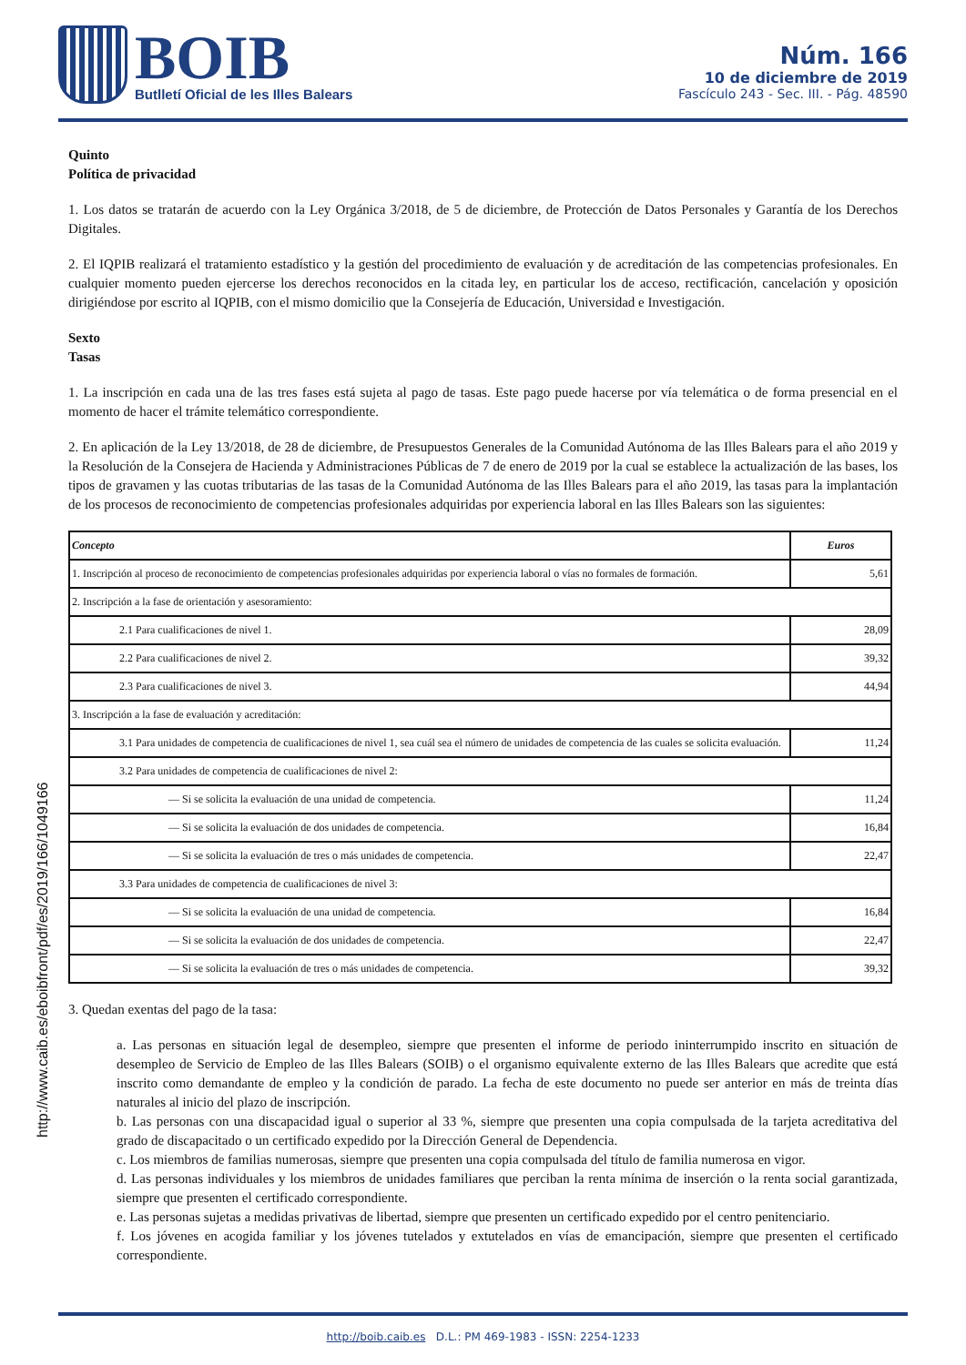BOIB
Butlletí Oficial de les Illes Balears
Núm. 166
10 de diciembre de 2019
Fascículo 243 - Sec. III. - Pág. 48590
http://www.caib.es/eboibfront/pdf/es/2019/166/1049166
Quinto
Política de privacidad
1. Los datos se tratarán de acuerdo con la Ley Orgánica 3/2018, de 5 de diciembre, de Protección de Datos Personales y Garantía de los Derechos Digitales.
2. El IQPIB realizará el tratamiento estadístico y la gestión del procedimiento de evaluación y de acreditación de las competencias profesionales. En cualquier momento pueden ejercerse los derechos reconocidos en la citada ley, en particular los de acceso, rectificación, cancelación y oposición dirigiéndose por escrito al IQPIB, con el mismo domicilio que la Consejería de Educación, Universidad e Investigación.
Sexto
Tasas
1. La inscripción en cada una de las tres fases está sujeta al pago de tasas. Este pago puede hacerse por vía telemática o de forma presencial en el momento de hacer el trámite telemático correspondiente.
2. En aplicación de la Ley 13/2018, de 28 de diciembre, de Presupuestos Generales de la Comunidad Autónoma de las Illes Balears para el año 2019 y la Resolución de la Consejera de Hacienda y Administraciones Públicas de 7 de enero de 2019 por la cual se establece la actualización de las bases, los tipos de gravamen y las cuotas tributarias de las tasas de la Comunidad Autónoma de las Illes Balears para el año 2019, las tasas para la implantación de los procesos de reconocimiento de competencias profesionales adquiridas por experiencia laboral en las Illes Balears son las siguientes:
| Concepto | Euros |
| --- | --- |
| 1. Inscripción al proceso de reconocimiento de competencias profesionales adquiridas por experiencia laboral o vías no formales de formación. | 5,61 |
| 2. Inscripción a la fase de orientación y asesoramiento: | |
| 2.1 Para cualificaciones de nivel 1. | 28,09 |
| 2.2 Para cualificaciones de nivel 2. | 39,32 |
| 2.3 Para cualificaciones de nivel 3. | 44,94 |
| 3. Inscripción a la fase de evaluación y acreditación: | |
| 3.1 Para unidades de competencia de cualificaciones de nivel 1, sea cuál sea el número de unidades de competencia de las cuales se solicita evaluación. | 11,24 |
| 3.2 Para unidades de competencia de cualificaciones de nivel 2: | |
| — Si se solicita la evaluación de una unidad de competencia. | 11,24 |
| — Si se solicita la evaluación de dos unidades de competencia. | 16,84 |
| — Si se solicita la evaluación de tres o más unidades de competencia. | 22,47 |
| 3.3 Para unidades de competencia de cualificaciones de nivel 3: | |
| — Si se solicita la evaluación de una unidad de competencia. | 16,84 |
| — Si se solicita la evaluación de dos unidades de competencia. | 22,47 |
| — Si se solicita la evaluación de tres o más unidades de competencia. | 39,32 |
3. Quedan exentas del pago de la tasa:
a. Las personas en situación legal de desempleo, siempre que presenten el informe de periodo ininterrumpido inscrito en situación de desempleo de Servicio de Empleo de las Illes Balears (SOIB) o el organismo equivalente externo de las Illes Balears que acredite que está inscrito como demandante de empleo y la condición de parado. La fecha de este documento no puede ser anterior en más de treinta días naturales al inicio del plazo de inscripción.
b. Las personas con una discapacidad igual o superior al 33 %, siempre que presenten una copia compulsada de la tarjeta acreditativa del grado de discapacitado o un certificado expedido por la Dirección General de Dependencia.
c. Los miembros de familias numerosas, siempre que presenten una copia compulsada del título de familia numerosa en vigor.
d. Las personas individuales y los miembros de unidades familiares que perciban la renta mínima de inserción o la renta social garantizada, siempre que presenten el certificado correspondiente.
e. Las personas sujetas a medidas privativas de libertad, siempre que presenten un certificado expedido por el centro penitenciario.
f. Los jóvenes en acogida familiar y los jóvenes tutelados y extutelados en vías de emancipación, siempre que presenten el certificado correspondiente.
http://boib.caib.es D.L.: PM 469-1983 - ISSN: 2254-1233